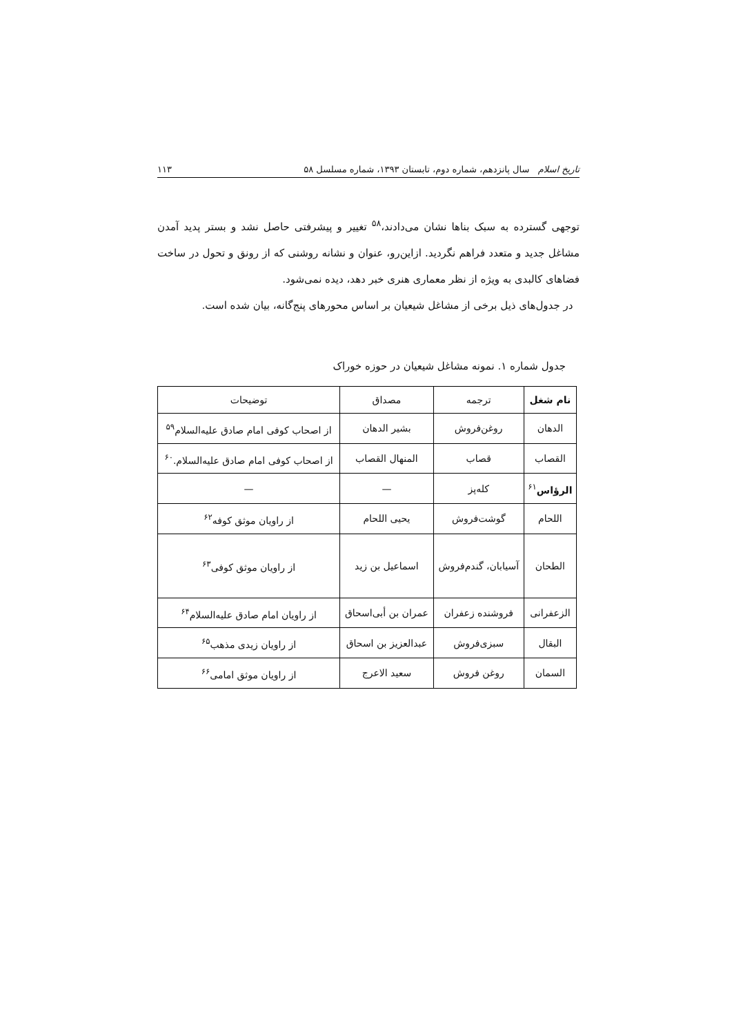تاریخ اسلام سال پانزدهم، شماره دوم، تابستان ۱۳۹۳، شماره مسلسل ۵۸ ۱۱۳
توجهی گسترده به سبک بناها نشان می‌دادند،<sup>۵۸</sup> تغییر و پیشرفتی حاصل نشد و بستر پدید آمدن مشاغل جدید و متعدد فراهم نگردید. ازاین‌رو، عنوان و نشانه روشنی که از رونق و تحول در ساخت فضاهای کالبدی به ویژه از نظر معماری هنری خبر دهد، دیده نمی‌شود.
در جدول‌های ذیل برخی از مشاغل شیعیان بر اساس محورهای پنج‌گانه، بیان شده است.
جدول شماره ۱. نمونه مشاغل شیعیان در حوزه خوراک
| نام شغل | ترجمه | مصداق | توضیحات |
| --- | --- | --- | --- |
| الدهان | روغن‌فروش | بشیر الدهان | از اصحاب کوفی امام صادق علیه‌السلام<sup>۵۹</sup> |
| القصاب | قصاب | المنهال القصاب | از اصحاب کوفی امام صادق علیه‌السلام.<sup>۶۰</sup> |
| الرؤاس<sup>۶۱</sup> | کله‌پز | — | — |
| اللحام | گوشت‌فروش | یحیی اللحام | از راویان موثق کوفه<sup>۶۲</sup> |
| الطحان | آسیابان، گندم‌فروش | اسماعیل بن زید | از راویان موثق کوفی<sup>۶۳</sup> |
| الزعفرانی | فروشنده زعفران | عمران بن أبی‌اسحاق | از راویان امام صادق علیه‌السلام<sup>۶۴</sup> |
| البقال | سبزی‌فروش | عبدالعزیز بن اسحاق | از راویان زیدی مذهب<sup>۶۵</sup> |
| السمان | روغن فروش | سعید الاعرج | از راویان موثق امامی<sup>۶۶</sup> |